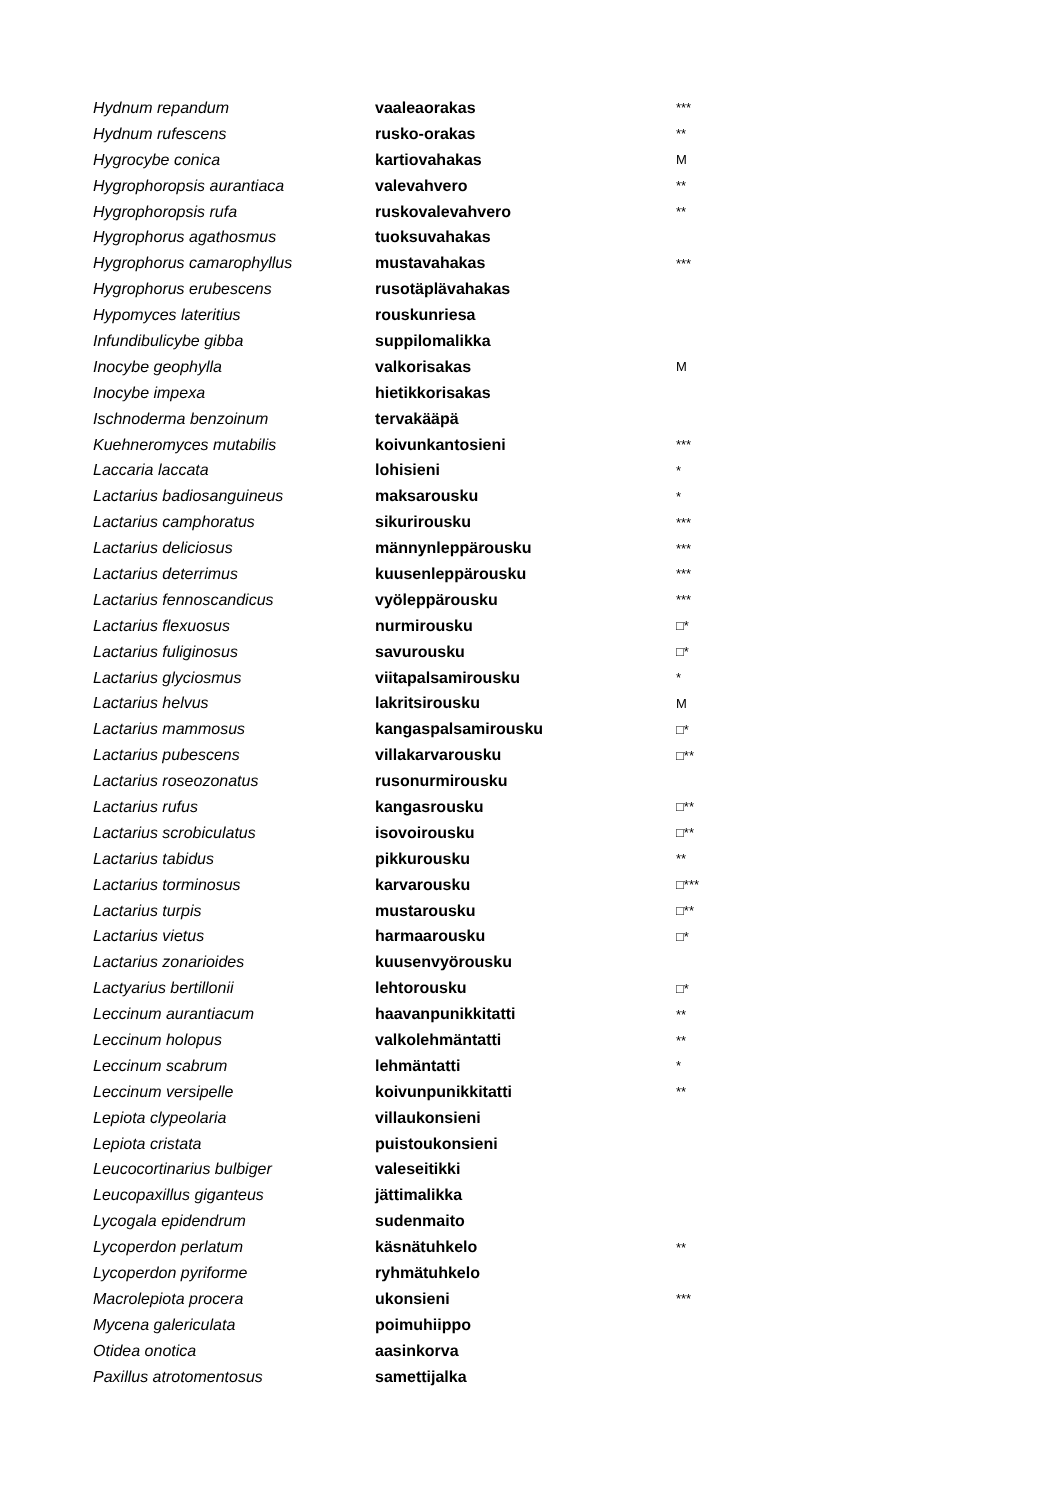| Hydnum repandum | vaaleaorakas | *** |
| Hydnum rufescens | rusko-orakas | ** |
| Hygrocybe conica | kartiovahakas | M |
| Hygrophoropsis aurantiaca | valevahvero | ** |
| Hygrophoropsis rufa | ruskovalevahvero | ** |
| Hygrophorus agathosmus | tuoksuvahakas | |
| Hygrophorus camarophyllus | mustavahakas | *** |
| Hygrophorus erubescens | rusotäplävahakas | |
| Hypomyces lateritius | rouskunriesa | |
| Infundibulicybe gibba | suppilomalikka | |
| Inocybe geophylla | valkorisakas | M |
| Inocybe impexa | hietikkorisakas | |
| Ischnoderma benzoinum | tervakääpä | |
| Kuehneromyces mutabilis | koivunkantosieni | *** |
| Laccaria laccata | lohisieni | * |
| Lactarius badiosanguineus | maksarousku | * |
| Lactarius camphoratus | sikurirousku | *** |
| Lactarius deliciosus | männynleppärousku | *** |
| Lactarius deterrimus | kuusenleppärousku | *** |
| Lactarius fennoscandicus | vyöleppärousku | *** |
| Lactarius flexuosus | nurmirousku | □* |
| Lactarius fuliginosus | savurousku | □* |
| Lactarius glyciosmus | viitapalsamirousku | * |
| Lactarius helvus | lakritsirousku | M |
| Lactarius mammosus | kangaspalsamirousku | □* |
| Lactarius pubescens | villakarvarousku | □** |
| Lactarius roseozonatus | rusonurmirousku | |
| Lactarius rufus | kangasrousku | □** |
| Lactarius scrobiculatus | isovoirousku | □** |
| Lactarius tabidus | pikkurousku | ** |
| Lactarius torminosus | karvarousku | □*** |
| Lactarius turpis | mustarousku | □** |
| Lactarius vietus | harmaarousku | □* |
| Lactarius zonarioides | kuusenvyörousku | |
| Lactyarius bertillonii | lehtorousku | □* |
| Leccinum aurantiacum | haavanpunikkitatti | ** |
| Leccinum holopus | valkolehmäntatti | ** |
| Leccinum scabrum | lehmäntatti | * |
| Leccinum versipelle | koivunpunikkitatti | ** |
| Lepiota clypeolaria | villaukonsieni | |
| Lepiota cristata | puistoukonsieni | |
| Leucocortinarius bulbiger | valeseitikki | |
| Leucopaxillus giganteus | jättimalikka | |
| Lycogala epidendrum | sudenmaito | |
| Lycoperdon perlatum | käsnätuhkelo | ** |
| Lycoperdon pyriforme | ryhmätuhkelo | |
| Macrolepiota procera | ukonsieni | *** |
| Mycena galericulata | poimuhiippo | |
| Otidea onotica | aasinkorva | |
| Paxillus atrotomentosus | samettijalka | |